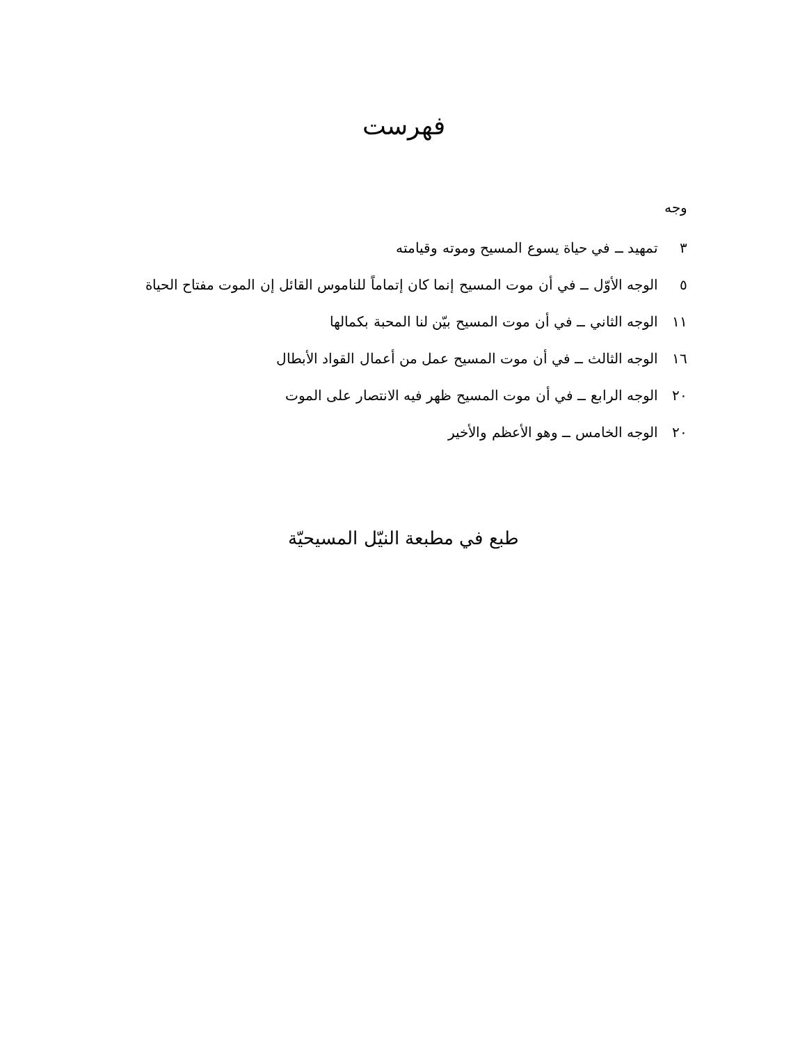فهرست
وجه
٣ تمهيد ــ في حياة يسوع المسيح وموته وقيامته
٥ الوجه الأوّل ــ في أن موت المسيح إنما كان إتماماً للناموس القائل إن الموت مفتاح الحياة
١١ الوجه الثاني ــ في أن موت المسيح بيّن لنا المحبة بكمالها
١٦ الوجه الثالث ــ في أن موت المسيح عمل من أعمال القواد الأبطال
٢٠ الوجه الرابع ــ في أن موت المسيح ظهر فيه الانتصار على الموت
٢٠ الوجه الخامس ــ وهو الأعظم والأخير
طبع في مطبعة النيّل المسيحيّة